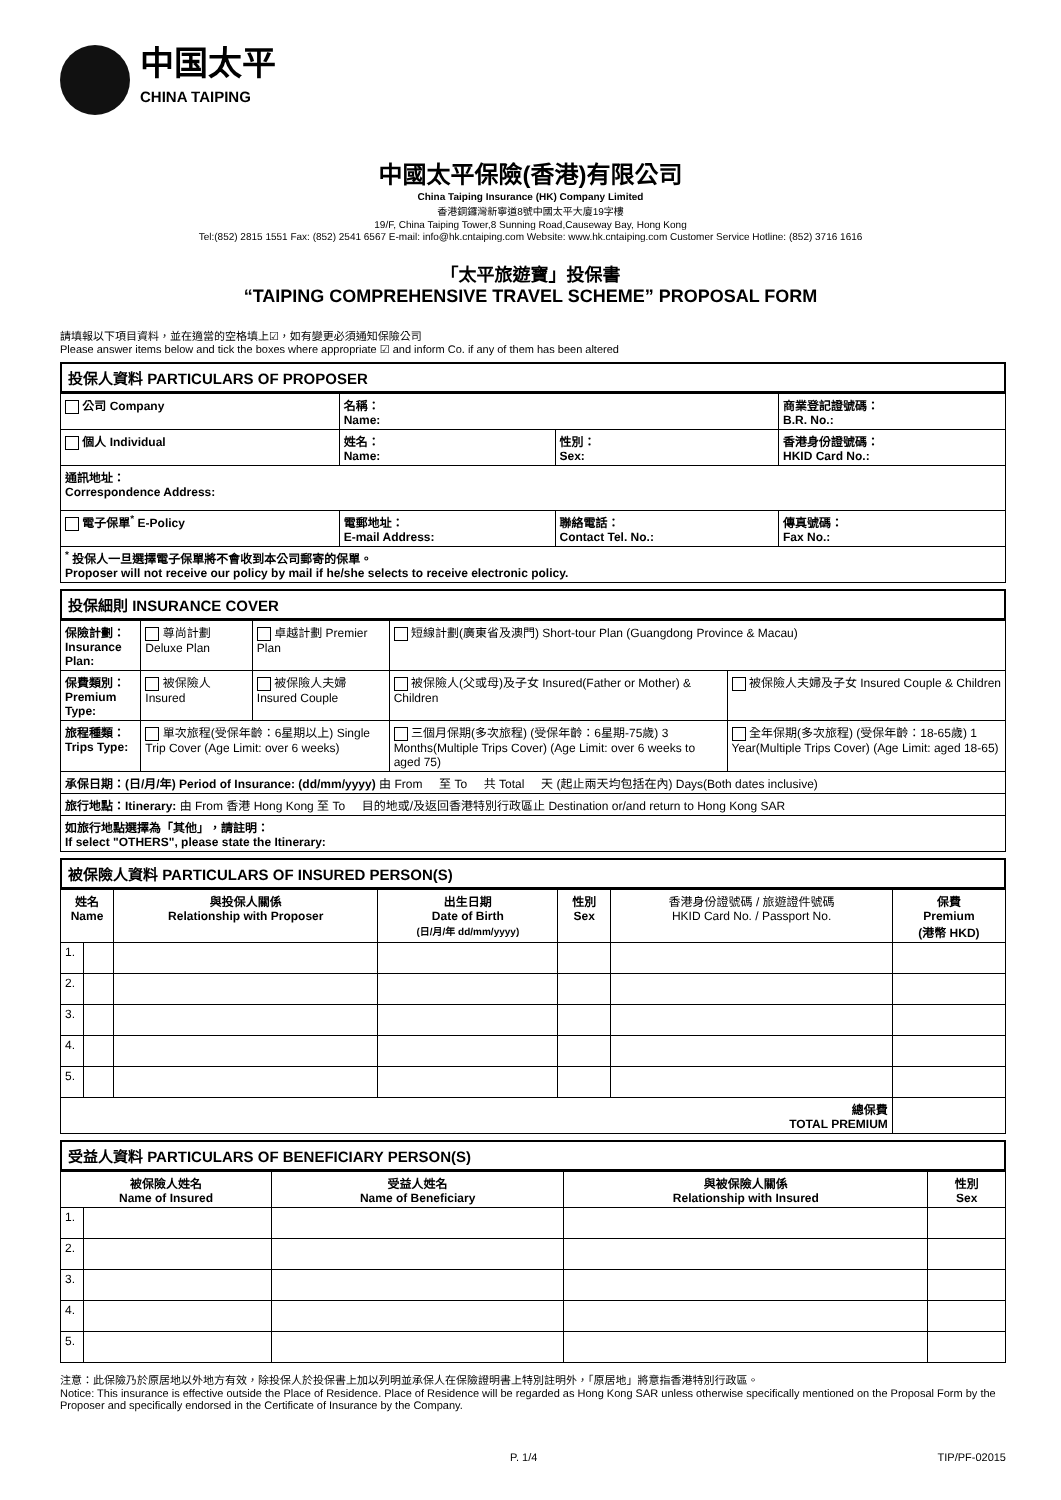中国太平
CHINA TAIPING
中國太平保險(香港)有限公司
China Taiping Insurance (HK) Company Limited
香港銅鑼灣新寧道8號中國太平大廈19字樓
19/F, China Taiping Tower,8 Sunning Road,Causeway Bay, Hong Kong
Tel:(852) 2815 1551 Fax: (852) 2541 6567 E-mail: info@hk.cntaiping.com Website: www.hk.cntaiping.com Customer Service Hotline: (852) 3716 1616
「太平旅遊寶」投保書
“TAIPING COMPREHENSIVE TRAVEL SCHEME” PROPOSAL FORM
請填報以下項目資料，並在適當的空格填上☑，如有變更必須通知保險公司
Please answer items below and tick the boxes where appropriate ☑ and inform Co. if any of them has been altered
投保人資料 PARTICULARS OF PROPOSER
| 公司 Company | 名稱： Name: | | 商業登記證號碼： B.R. No.: |
| 個人 Individual | 姓名： Name: | 性別： Sex: | 香港身份證號碼： HKID Card No.: |
| 通訊地址： Correspondence Address: | | | |
| 電子保單<sup>*</sup> E-Policy | 電郵地址： E-mail Address: | 聯絡電話： Contact Tel. No.: | 傳真號碼： Fax No.: |
| <sup>*</sup> 投保人一旦選擇電子保單將不會收到本公司郵寄的保單。 Proposer will not receive our policy by mail if he/she selects to receive electronic policy. | | | |
投保細則 INSURANCE COVER
| 保險計劃： Insurance Plan: | 尊尚計劃 Deluxe Plan | 卓越計劃 Premier Plan | 短線計劃(廣東省及澳門) Short-tour Plan (Guangdong Province & Macau) | |
| 保費類別： Premium Type: | 被保險人 Insured | 被保險人夫婦 Insured Couple | 被保險人(父或母)及子女 Insured(Father or Mother) & Children | 被保險人夫婦及子女 Insured Couple & Children |
| 旅程種類： Trips Type: | 單次旅程(受保年齡：6星期以上) Single Trip Cover (Age Limit: over 6 weeks) | | 三個月保期(多次旅程) (受保年齡：6星期-75歲) 3 Months(Multiple Trips Cover) (Age Limit: over 6 weeks to aged 75) | 全年保期(多次旅程) (受保年齡：18-65歲) 1 Year(Multiple Trips Cover) (Age Limit: aged 18-65) |
| 承保日期：(日/月/年) Period of Insurance: (dd/mm/yyyy) 由 From 至 To 共 Total 天 (起止兩天均包括在內) Days(Both dates inclusive) | | | | |
| 旅行地點：Itinerary: 由 From 香港 Hong Kong 至 To 目的地或/及返回香港特別行政區止 Destination or/and return to Hong Kong SAR | | | | |
| 如旅行地點選擇為「其他」，請註明： If select "OTHERS", please state the Itinerary: | | | | |
被保險人資料 PARTICULARS OF INSURED PERSON(S)
| 姓名 Name | | 與投保人關係 Relationship with Proposer | 出生日期 Date of Birth (日/月/年 dd/mm/yyyy) | 性別 Sex | 香港身份證號碼 / 旅遊證件號碼 HKID Card No. / Passport No. | 保費 Premium (港幣 HKD) |
| --- | --- | --- | --- | --- | --- | --- |
| 1. | | | | | | |
| 2. | | | | | | |
| 3. | | | | | | |
| 4. | | | | | | |
| 5. | | | | | | |
| 總保費 TOTAL PREMIUM | | | | | | |
受益人資料 PARTICULARS OF BENEFICIARY PERSON(S)
| 被保險人姓名 Name of Insured | | 受益人姓名 Name of Beneficiary | 與被保險人關係 Relationship with Insured | 性別 Sex |
| --- | --- | --- | --- | --- |
| 1. | | | | |
| 2. | | | | |
| 3. | | | | |
| 4. | | | | |
| 5. | | | | |
注意：此保險乃於原居地以外地方有效，除投保人於投保書上加以列明並承保人在保險證明書上特別註明外，「原居地」將意指香港特別行政區。
Notice: This insurance is effective outside the Place of Residence. Place of Residence will be regarded as Hong Kong SAR unless otherwise specifically mentioned on the Proposal Form by the Proposer and specifically endorsed in the Certificate of Insurance by the Company.
P. 1/4 TIP/PF-02015